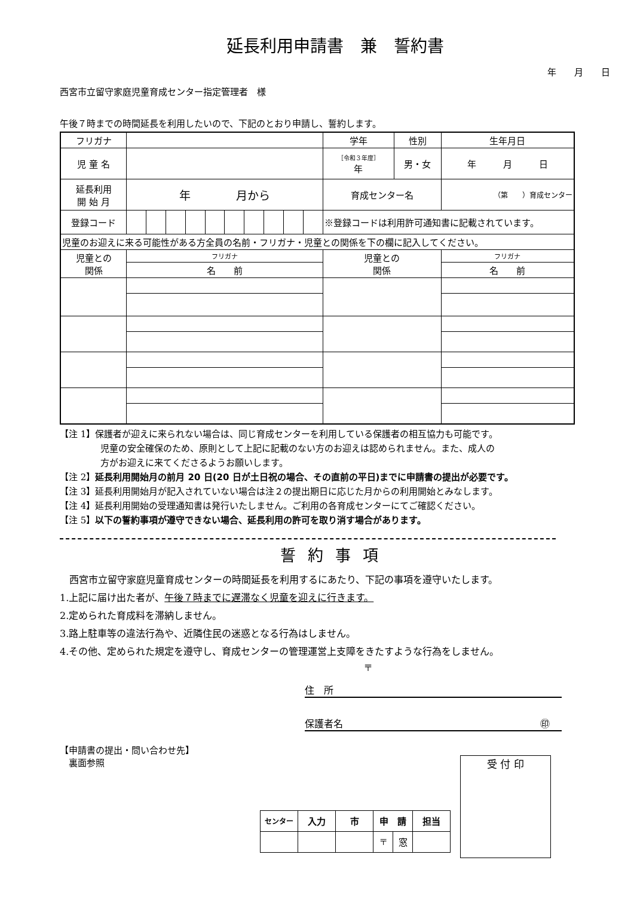延長利用申請書　兼　誓約書
年　　月　　日
西宮市立留守家庭児童育成センター指定管理者　様
午後７時までの時間延長を利用したいので、下記のとおり申請し、誓約します。
| フリガナ | | | | | | | | | | | 学年 | 性別 | 生年月日 |
| 児 童 名 | | | | | | | | | | | ［令和３年度］ 年 | 男・女 | 年 月 日 |
| 延長利用 開 始 月 | 年 月から | | | | | | | | | | 育成センター名 | | （第 ）育成センター |
| 登録コード | | | | | | | | | | | ※登録コードは利用許可通知書に記載されています。 | | |
| 児童のお迎えに来る可能性がある方全員の名前・フリガナ・児童との関係を下の欄に記入してください。 | | | | | | | | | | | | | |
| 児童との 関係 | フリガナ | | | | | | | | | | 児童との 関係 | | フリガナ |
| | 名 前 | | | | | | | | | | | | 名 前 |
【注 1】保護者が迎えに来られない場合は、同じ育成センターを利用している保護者の相互協力も可能です。
児童の安全確保のため、原則として上記に記載のない方のお迎えは認められません。また、成人の
方がお迎えに来てくださるようお願いします。
【注 2】延長利用開始月の前月 20 日(20 日が土日祝の場合、その直前の平日)までに申請書の提出が必要です。
【注 3】延長利用開始月が記入されていない場合は注２の提出期日に応じた月からの利用開始とみなします。
【注 4】延長利用開始の受理通知書は発行いたしません。ご利用の各育成センターにてご確認ください。
【注 5】以下の誓約事項が遵守できない場合、延長利用の許可を取り消す場合があります。
誓約事項
　西宮市立留守家庭児童育成センターの時間延長を利用するにあたり、下記の事項を遵守いたします。
1.上記に届け出た者が、午後７時までに遅滞なく児童を迎えに行きます。
2.定められた育成料を滞納しません。
3.路上駐車等の違法行為や、近隣住民の迷惑となる行為はしません。
4.その他、定められた規定を遵守し、育成センターの管理運営上支障をきたすような行為をしません。
〒
住　所
保護者名 ㊞
【申請書の提出・問い合わせ先】
　裏面参照
| センター | 入力 | 市 | 申 請 | | 担当 |
| | | | 〒 | 窓 | |
受 付 印